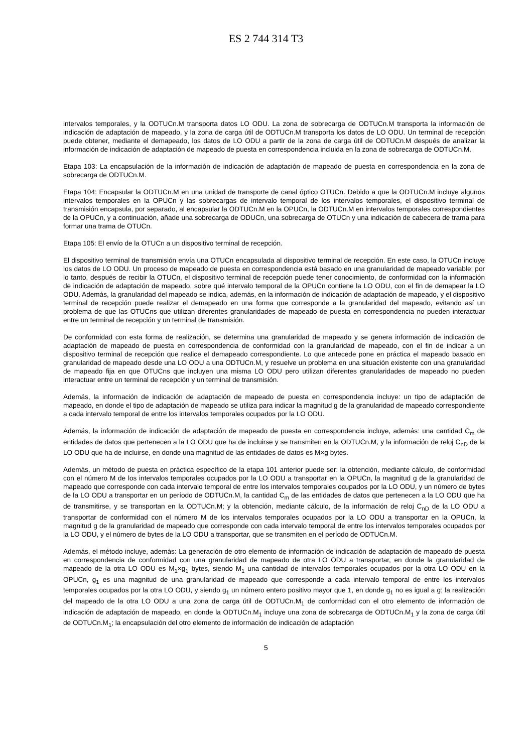ES 2 744 314 T3
intervalos temporales, y la ODTUCn.M transporta datos LO ODU. La zona de sobrecarga de ODTUCn.M transporta la información de indicación de adaptación de mapeado, y la zona de carga útil de ODTUCn.M transporta los datos de LO ODU. Un terminal de recepción puede obtener, mediante el demapeado, los datos de LO ODU a partir de la zona de carga útil de ODTUCn.M después de analizar la información de indicación de adaptación de mapeado de puesta en correspondencia incluida en la zona de sobrecarga de ODTUCn.M.
Etapa 103: La encapsulación de la información de indicación de adaptación de mapeado de puesta en correspondencia en la zona de sobrecarga de ODTUCn.M.
Etapa 104: Encapsular la ODTUCn.M en una unidad de transporte de canal óptico OTUCn. Debido a que la ODTUCn.M incluye algunos intervalos temporales en la OPUCn y las sobrecargas de intervalo temporal de los intervalos temporales, el dispositivo terminal de transmisión encapsula, por separado, al encapsular la ODTUCn.M en la OPUCn, la ODTUCn.M en intervalos temporales correspondientes de la OPUCn, y a continuación, añade una sobrecarga de ODUCn, una sobrecarga de OTUCn y una indicación de cabecera de trama para formar una trama de OTUCn.
Etapa 105: El envío de la OTUCn a un dispositivo terminal de recepción.
El dispositivo terminal de transmisión envía una OTUCn encapsulada al dispositivo terminal de recepción. En este caso, la OTUCn incluye los datos de LO ODU. Un proceso de mapeado de puesta en correspondencia está basado en una granularidad de mapeado variable; por lo tanto, después de recibir la OTUCn, el dispositivo terminal de recepción puede tener conocimiento, de conformidad con la información de indicación de adaptación de mapeado, sobre qué intervalo temporal de la OPUCn contiene la LO ODU, con el fin de demapear la LO ODU. Además, la granularidad del mapeado se indica, además, en la información de indicación de adaptación de mapeado, y el dispositivo terminal de recepción puede realizar el demapeado en una forma que corresponde a la granularidad del mapeado, evitando así un problema de que las OTUCns que utilizan diferentes granularidades de mapeado de puesta en correspondencia no pueden interactuar entre un terminal de recepción y un terminal de transmisión.
De conformidad con esta forma de realización, se determina una granularidad de mapeado y se genera información de indicación de adaptación de mapeado de puesta en correspondencia de conformidad con la granularidad de mapeado, con el fin de indicar a un dispositivo terminal de recepción que realice el demapeado correspondiente. Lo que antecede pone en práctica el mapeado basado en granularidad de mapeado desde una LO ODU a una ODTUCn.M, y resuelve un problema en una situación existente con una granularidad de mapeado fija en que OTUCns que incluyen una misma LO ODU pero utilizan diferentes granularidades de mapeado no pueden interactuar entre un terminal de recepción y un terminal de transmisión.
Además, la información de indicación de adaptación de mapeado de puesta en correspondencia incluye: un tipo de adaptación de mapeado, en donde el tipo de adaptación de mapeado se utiliza para indicar la magnitud g de la granularidad de mapeado correspondiente a cada intervalo temporal de entre los intervalos temporales ocupados por la LO ODU.
Además, la información de indicación de adaptación de mapeado de puesta en correspondencia incluye, además: una cantidad C<sub>m</sub> de entidades de datos que pertenecen a la LO ODU que ha de incluirse y se transmiten en la ODTUCn.M, y la información de reloj C<sub>nD</sub> de la LO ODU que ha de incluirse, en donde una magnitud de las entidades de datos es M×g bytes.
Además, un método de puesta en práctica específico de la etapa 101 anterior puede ser: la obtención, mediante cálculo, de conformidad con el número M de los intervalos temporales ocupados por la LO ODU a transportar en la OPUCn, la magnitud g de la granularidad de mapeado que corresponde con cada intervalo temporal de entre los intervalos temporales ocupados por la LO ODU, y un número de bytes de la LO ODU a transportar en un período de ODTUCn.M, la cantidad C<sub>m</sub> de las entidades de datos que pertenecen a la LO ODU que ha de transmitirse, y se transportan en la ODTUCn.M; y la obtención, mediante cálculo, de la información de reloj C<sub>nD</sub> de la LO ODU a transportar de conformidad con el número M de los intervalos temporales ocupados por la LO ODU a transportar en la OPUCn, la magnitud g de la granularidad de mapeado que corresponde con cada intervalo temporal de entre los intervalos temporales ocupados por la LO ODU, y el número de bytes de la LO ODU a transportar, que se transmiten en el período de ODTUCn.M.
Además, el método incluye, además: La generación de otro elemento de información de indicación de adaptación de mapeado de puesta en correspondencia de conformidad con una granularidad de mapeado de otra LO ODU a transportar, en donde la granularidad de mapeado de la otra LO ODU es M<sub>1</sub>×g<sub>1</sub> bytes, siendo M<sub>1</sub> una cantidad de intervalos temporales ocupados por la otra LO ODU en la OPUCn, g<sub>1</sub> es una magnitud de una granularidad de mapeado que corresponde a cada intervalo temporal de entre los intervalos temporales ocupados por la otra LO ODU, y siendo g<sub>1</sub> un número entero positivo mayor que 1, en donde g<sub>1</sub> no es igual a g; la realización del mapeado de la otra LO ODU a una zona de carga útil de ODTUCn.M<sub>1</sub> de conformidad con el otro elemento de información de indicación de adaptación de mapeado, en donde la ODTUCn.M<sub>1</sub> incluye una zona de sobrecarga de ODTUCn.M<sub>1</sub> y la zona de carga útil de ODTUCn.M<sub>1</sub>; la encapsulación del otro elemento de información de indicación de adaptación
5